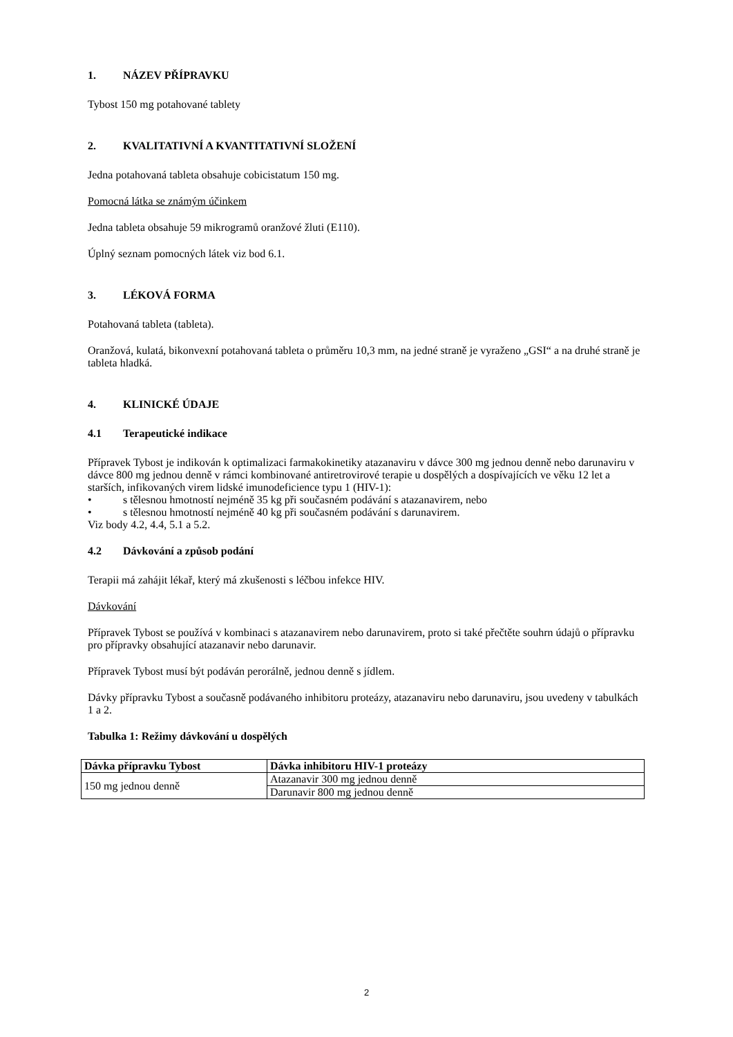1. NÁZEV PŘÍPRAVKU
Tybost 150 mg potahované tablety
2. KVALITATIVNÍ A KVANTITATIVNÍ SLOŽENÍ
Jedna potahovaná tableta obsahuje cobicistatum 150 mg.
Pomocná látka se známým účinkem
Jedna tableta obsahuje 59 mikrogramů oranžové žluti (E110).
Úplný seznam pomocných látek viz bod 6.1.
3. LÉKOVÁ FORMA
Potahovaná tableta (tableta).
Oranžová, kulatá, bikonvexní potahovaná tableta o průměru 10,3 mm, na jedné straně je vyraženo „GSI“ a na druhé straně je tableta hladká.
4. KLINICKÉ ÚDAJE
4.1 Terapeutické indikace
Přípravek Tybost je indikován k optimalizaci farmakokinetiky atazanaviru v dávce 300 mg jednou denně nebo darunaviru v dávce 800 mg jednou denně v rámci kombinované antiretrovirové terapie u dospělých a dospívajících ve věku 12 let a starších, infikovaných virem lidské imunodeficience typu 1 (HIV-1):
• s tělesnou hmotností nejméně 35 kg při současném podávání s atazanavirem, nebo
• s tělesnou hmotností nejméně 40 kg při současném podávání s darunavirem.
Viz body 4.2, 4.4, 5.1 a 5.2.
4.2 Dávkování a způsob podání
Terapii má zahájit lékař, který má zkušenosti s léčbou infekce HIV.
Dávkování
Přípravek Tybost se používá v kombinaci s atazanavirem nebo darunavirem, proto si také přečtěte souhrn údajů o přípravku pro přípravky obsahující atazanavir nebo darunavir.
Přípravek Tybost musí být podáván perorálně, jednou denně s jídlem.
Dávky přípravku Tybost a současně podávaného inhibitoru proteázy, atazanaviru nebo darunaviru, jsou uvedeny v tabulkách 1 a 2.
Tabulka 1: Režimy dávkování u dospělých
| Dávka přípravku Tybost | Dávka inhibitoru HIV-1 proteázy |
| --- | --- |
| 150 mg jednou denně | Atazanavir 300 mg jednou denně |
| | Darunavir 800 mg jednou denně |
2